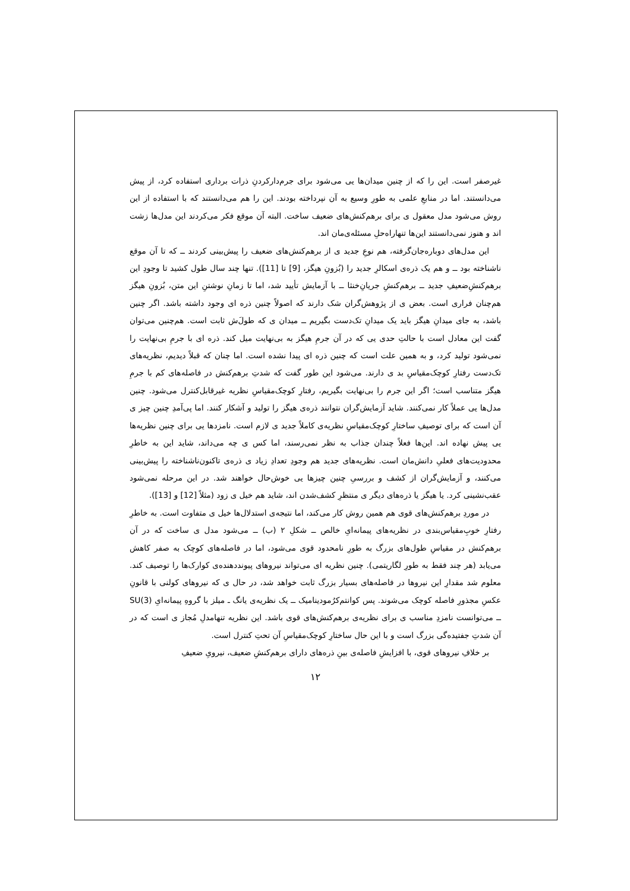غیرصفر است. این را که از چنین میدان‌ها یی می‌شود برای جرم‌دارکردنِ ذرات برداری استفاده کرد، از پیش می‌دانستند. اما در منابعِ علمی به طورِ وسیع به آن نپرداخته بودند. این را هم می‌دانستند که با استفاده از این روش می‌شود مدل معقول ی برای برهم‌کنش‌های ضعیف ساخت. البته آن موقع فکر می‌کردند این مدل‌ها زشت اند و هنوز نمی‌دانستند این‌ها تنهاراه‌حلِ مسئله‌ی‌مان اند.
این مدل‌های دوباره‌جان‌گرفته، هم نوعِ جدید ی از برهم‌کنش‌های ضعیف را پیش‌بینی کردند ــ که تا آن موقع ناشناخته بود ــ و هم یک ذره‌ی اسکالرِ جدید را (بُزونِ هیگز، [9] تا [11]). تنها چند سال طول کشید تا وجودِ این برهم‌کنشِ‌ضعیفِ جدید ــ برهم‌کنشِ جریانِ‌خنثا ــ با آزمایش تأیید شد، اما تا زمانِ نوشتنِ این متن، بُزونِ هیگز هم‌چنان فراری است. بعض ی از پژوهش‌گران شک دارند که اصولاً چنین ذره ای وجود داشته باشد. اگر چنین باشد، به جای میدانِ هیگز باید یک میدانِ تک‌دست بگیریم ــ میدان ی که طول‌َش ثابت است. هم‌چنین می‌توان گفت این معادل است با حالتِ حدی یی که در آن جرمِ هیگز به بی‌نهایت میل کند. ذره ای با جرمِ بی‌نهایت را نمی‌شود تولید کرد، و به همین علت است که چنین ذره ای پیدا نشده است. اما چنان که قبلاً دیدیم، نظریه‌های تک‌دست رفتارِ کوچک‌مقیاسِ بد ی دارند. می‌شود این طور گفت که شدتِ برهم‌کنش در فاصله‌های کم با جرمِ هیگز متناسب است؛ اگر این جرم را بی‌نهایت بگیریم، رفتارِ کوچک‌مقیاسِ نظریه غیرقابل‌کنترل می‌شود. چنین مدل‌ها یی عملاً کار نمی‌کنند. شاید آزمایش‌گران نتوانند ذره‌ی هیگز را تولید و آشکار کنند. اما پی‌آمدِ چنین چیز ی آن است که برای توصیفِ ساختارِ کوچک‌مقیاسِ نظریه‌ی کاملاً جدید ی لازم است. نامزدها یی برای چنین نظریه‌ها یی پیش نهاده اند. این‌ها فعلاً چندان جذاب به نظر نمی‌رسند، اما کس ی چه می‌داند، شاید این به خاطرِ محدودیت‌های فعلیِ دانش‌مان است. نظریه‌های جدید هم وجودِ تعدادِ زیاد ی ذره‌ی تاکنون‌ناشناخته را پیش‌بینی می‌کنند، و آزمایش‌گران از کشف و بررسیِ چنین چیزها یی خوش‌حال خواهند شد. در این مرحله نمی‌شود عقب‌نشینی کرد. یا هیگز یا ذره‌های دیگر ی منتظرِ کشف‌شدن اند، شاید هم خیل ی زود (مثلاً [12] و [13]).
در موردِ برهم‌کنش‌های قوی هم همین روش کار می‌کند، اما نتیجه‌ی استدلال‌ها خیل ی متفاوت است. به خاطرِ رفتارِ خوبِ‌مقیاس‌بندی در نظریه‌های پیمانه‌ایِ خالص ــ شکلِ ۲ (ب) ــ می‌شود مدل ی ساخت که در آن برهم‌کنش در مقیاسِ طول‌های بزرگ به طورِ نامحدود قوی می‌شود، اما در فاصله‌های کوچک به صفر کاهش می‌یابد (هر چند فقط به طورِ لگاریتمی). چنین نظریه ای می‌تواند نیروهای پیونددهنده‌ی کوارک‌ها را توصیف کند. معلوم شد مقدارِ این نیروها در فاصله‌های بسیار بزرگ ثابت خواهد شد، در حال ی که نیروهای کولنی با قانونِ عکسِ مجذورِ فاصله کوچک می‌شوند. پس کوانتم‌کرُمودینامیک ــ یک نظریه‌ی یانگ ـ میلز با گروهِ پیمانه‌ایِ SU(3) ــ می‌توانست نامزدِ مناسب ی برای نظریه‌ی برهم‌کنش‌های قوی باشد. این نظریه تنهامدلِ مُجاز ی است که در آن شدتِ جفتیده‌گی بزرگ است و با این حال ساختارِ کوچک‌مقیاسِ آن تحتِ کنترل است.
بر خلافِ نیروهای قوی، با افزایشِ فاصله‌ی بینِ ذره‌های دارای برهم‌کنشِ ضعیف، نیرویِ ضعیفِ
۱۲